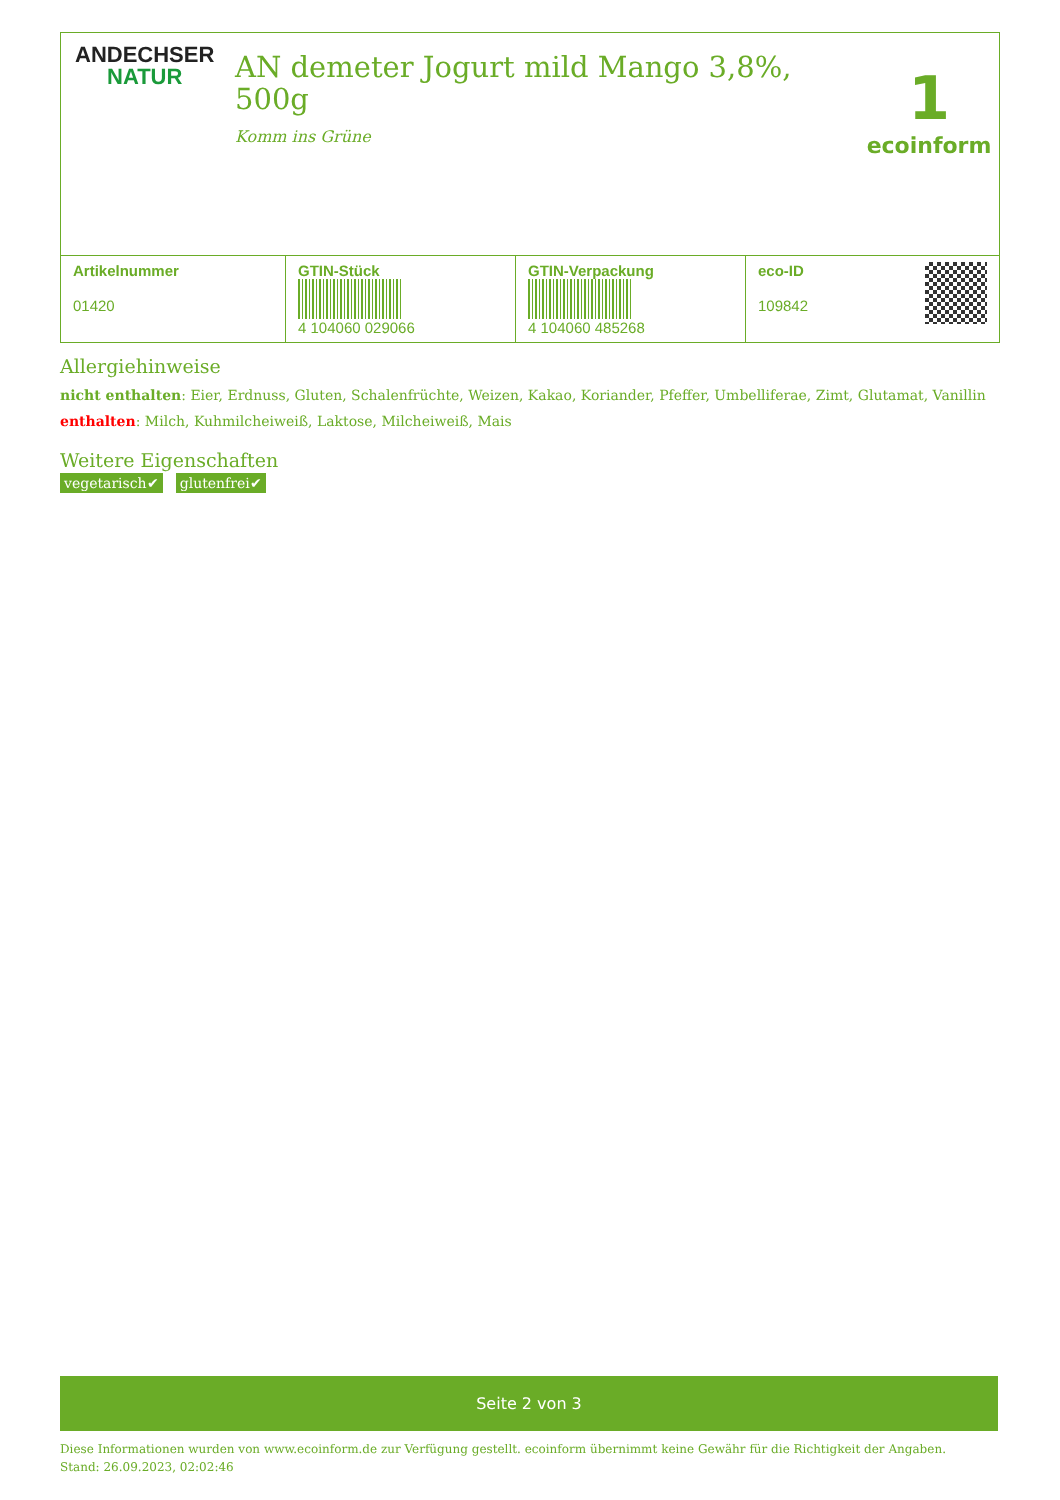ANDECHSER
NATUR
AN demeter Jogurt mild Mango 3,8%, 500g
Komm ins Grüne
1
ecoinform
| Artikelnummer 01420 | GTIN-Stück 4 104060 029066 | GTIN-Verpackung 4 104060 485268 | eco-ID 109842 |
Allergiehinweise
nicht enthalten: Eier, Erdnuss, Gluten, Schalenfrüchte, Weizen, Kakao, Koriander, Pfeffer, Umbelliferae, Zimt, Glutamat, Vanillin
enthalten: Milch, Kuhmilcheiweiß, Laktose, Milcheiweiß, Mais
Weitere Eigenschaften
vegetarisch✔ glutenfrei✔
Seite 2 von 3
Diese Informationen wurden von www.ecoinform.de zur Verfügung gestellt. ecoinform übernimmt keine Gewähr für die Richtigkeit der Angaben.
Stand: 26.09.2023, 02:02:46